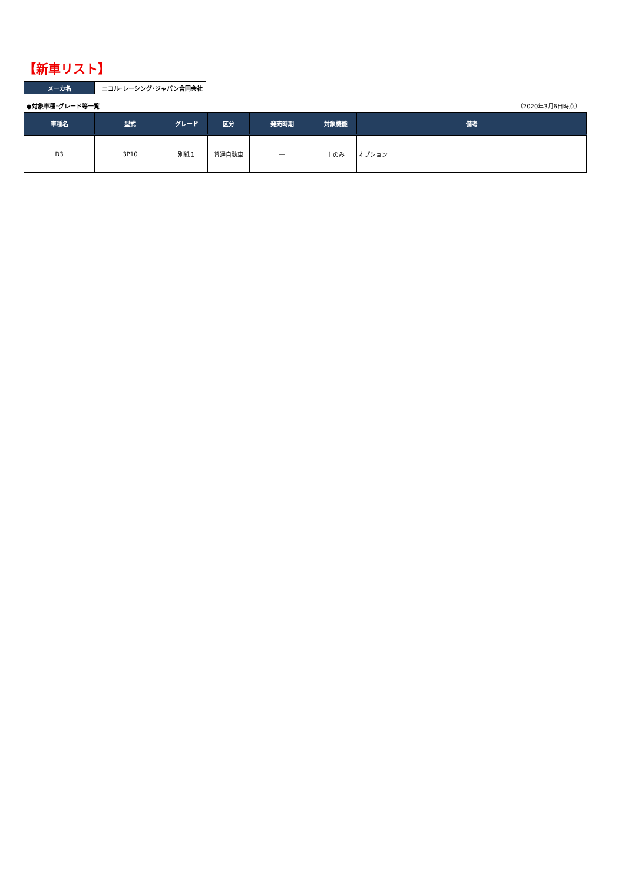【新車リスト】
| メーカ名 | ニコル･レーシング･ジャパン合同会社 |
●対象車種･グレード等一覧 （2020年3月6日時点）
| 車種名 | 型式 | グレード | 区分 | 発売時期 | 対象機能 | 備考 |
| --- | --- | --- | --- | --- | --- | --- |
| D3 | 3P10 | 別紙１ | 普通自動車 | ― | ｉのみ | オプション |